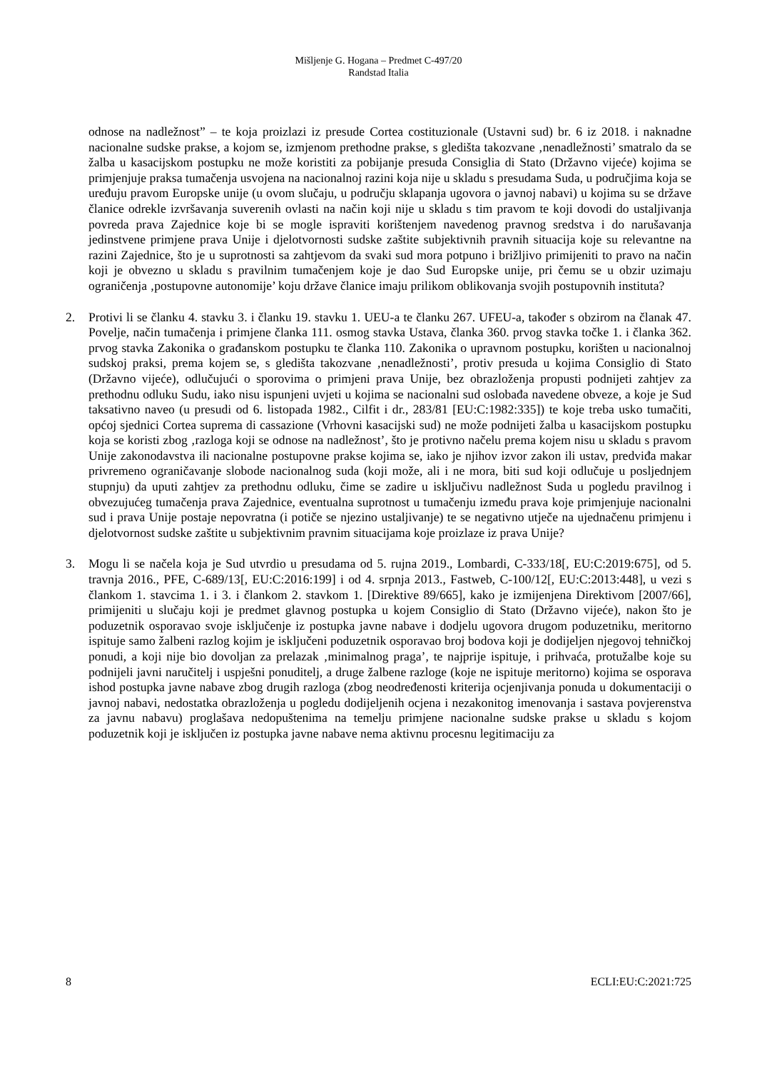Mišljenje G. Hogana – Predmet C-497/20
Randstad Italia
odnose na nadležnost” – te koja proizlazi iz presude Cortea costituzionale (Ustavni sud) br. 6 iz 2018. i naknadne nacionalne sudske prakse, a kojom se, izmjenom prethodne prakse, s gledišta takozvane ‚nenadležnosti’ smatralo da se žalba u kasacijskom postupku ne može koristiti za pobijanje presuda Consiglia di Stato (Državno vijeće) kojima se primjenjuje praksa tumačenja usvojena na nacionalnoj razini koja nije u skladu s presudama Suda, u područjima koja se uređuju pravom Europske unije (u ovom slučaju, u području sklapanja ugovora o javnoj nabavi) u kojima su se države članice odrekle izvršavanja suverenih ovlasti na način koji nije u skladu s tim pravom te koji dovodi do ustaljivanja povreda prava Zajednice koje bi se mogle ispraviti korištenjem navedenog pravnog sredstva i do narušavanja jedinstvene primjene prava Unije i djelotvornosti sudske zaštite subjektivnih pravnih situacija koje su relevantne na razini Zajednice, što je u suprotnosti sa zahtjevom da svaki sud mora potpuno i brižljivo primijeniti to pravo na način koji je obvezno u skladu s pravilnim tumačenjem koje je dao Sud Europske unije, pri čemu se u obzir uzimaju ograničenja ‚postupovne autonomije’ koju države članice imaju prilikom oblikovanja svojih postupovnih instituta?
2. Protivi li se članku 4. stavku 3. i članku 19. stavku 1. UEU-a te članku 267. UFEU-a, također s obzirom na članak 47. Povelje, način tumačenja i primjene članka 111. osmog stavka Ustava, članka 360. prvog stavka točke 1. i članka 362. prvog stavka Zakonika o građanskom postupku te članka 110. Zakonika o upravnom postupku, korišten u nacionalnoj sudskoj praksi, prema kojem se, s gledišta takozvane ‚nenadležnosti’, protiv presuda u kojima Consiglio di Stato (Državno vijeće), odlučujući o sporovima o primjeni prava Unije, bez obrazloženja propusti podnijeti zahtjev za prethodnu odluku Sudu, iako nisu ispunjeni uvjeti u kojima se nacionalni sud oslobađa navedene obveze, a koje je Sud taksativno naveo (u presudi od 6. listopada 1982., Cilfit i dr., 283/81 [EU:C:1982:335]) te koje treba usko tumačiti, općoj sjednici Cortea suprema di cassazione (Vrhovni kasacijski sud) ne može podnijeti žalba u kasacijskom postupku koja se koristi zbog ‚razloga koji se odnose na nadležnost’, što je protivno načelu prema kojem nisu u skladu s pravom Unije zakonodavstva ili nacionalne postupovne prakse kojima se, iako je njihov izvor zakon ili ustav, predviđa makar privremeno ograničavanje slobode nacionalnog suda (koji može, ali i ne mora, biti sud koji odlučuje u posljednjem stupnju) da uputi zahtjev za prethodnu odluku, čime se zadire u isključivu nadležnost Suda u pogledu pravilnog i obvezujućeg tumačenja prava Zajednice, eventualna suprotnost u tumačenju između prava koje primjenjuje nacionalni sud i prava Unije postaje nepovratna (i potiče se njezino ustaljivanje) te se negativno utječe na ujednačenu primjenu i djelotvornost sudske zaštite u subjektivnim pravnim situacijama koje proizlaze iz prava Unije?
3. Mogu li se načela koja je Sud utvrdio u presudama od 5. rujna 2019., Lombardi, C-333/18[, EU:C:2019:675], od 5. travnja 2016., PFE, C-689/13[, EU:C:2016:199] i od 4. srpnja 2013., Fastweb, C-100/12[, EU:C:2013:448], u vezi s člankom 1. stavcima 1. i 3. i člankom 2. stavkom 1. [Direktive 89/665], kako je izmijenjena Direktivom [2007/66], primijeniti u slučaju koji je predmet glavnog postupka u kojem Consiglio di Stato (Državno vijeće), nakon što je poduzetnik osporavao svoje isključenje iz postupka javne nabave i dodjelu ugovora drugom poduzetniku, meritorno ispituje samo žalbeni razlog kojim je isključeni poduzetnik osporavao broj bodova koji je dodijeljen njegovoj tehničkoj ponudi, a koji nije bio dovoljan za prelazak ‚minimalnog praga’, te najprije ispituje, i prihvaća, protužalbe koje su podnijeli javni naručitelj i uspješni ponuditelj, a druge žalbene razloge (koje ne ispituje meritorno) kojima se osporava ishod postupka javne nabave zbog drugih razloga (zbog neodređenosti kriterija ocjenjivanja ponuda u dokumentaciji o javnoj nabavi, nedostatka obrazloženja u pogledu dodijeljenih ocjena i nezakonitog imenovanja i sastava povjerenstva za javnu nabavu) proglašava nedopuštenima na temelju primjene nacionalne sudske prakse u skladu s kojom poduzetnik koji je isključen iz postupka javne nabave nema aktivnu procesnu legitimaciju za
8 ECLI:EU:C:2021:725